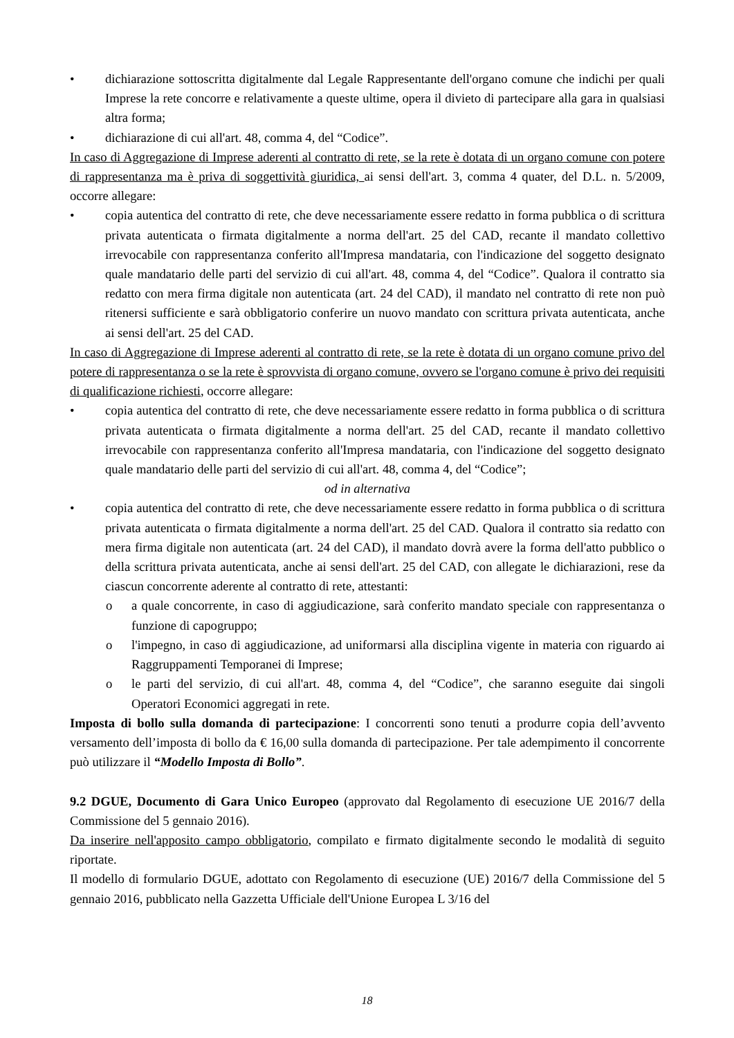• dichiarazione sottoscritta digitalmente dal Legale Rappresentante dell'organo comune che indichi per quali Imprese la rete concorre e relativamente a queste ultime, opera il divieto di partecipare alla gara in qualsiasi altra forma;
• dichiarazione di cui all'art. 48, comma 4, del “Codice”.
In caso di Aggregazione di Imprese aderenti al contratto di rete, se la rete è dotata di un organo comune con potere di rappresentanza ma è priva di soggettività giuridica, ai sensi dell'art. 3, comma 4 quater, del D.L. n. 5/2009, occorre allegare:
• copia autentica del contratto di rete, che deve necessariamente essere redatto in forma pubblica o di scrittura privata autenticata o firmata digitalmente a norma dell'art. 25 del CAD, recante il mandato collettivo irrevocabile con rappresentanza conferito all'Impresa mandataria, con l'indicazione del soggetto designato quale mandatario delle parti del servizio di cui all'art. 48, comma 4, del “Codice”. Qualora il contratto sia redatto con mera firma digitale non autenticata (art. 24 del CAD), il mandato nel contratto di rete non può ritenersi sufficiente e sarà obbligatorio conferire un nuovo mandato con scrittura privata autenticata, anche ai sensi dell'art. 25 del CAD.
In caso di Aggregazione di Imprese aderenti al contratto di rete, se la rete è dotata di un organo comune privo del potere di rappresentanza o se la rete è sprovvista di organo comune, ovvero se l'organo comune è privo dei requisiti di qualificazione richiesti, occorre allegare:
• copia autentica del contratto di rete, che deve necessariamente essere redatto in forma pubblica o di scrittura privata autenticata o firmata digitalmente a norma dell'art. 25 del CAD, recante il mandato collettivo irrevocabile con rappresentanza conferito all'Impresa mandataria, con l'indicazione del soggetto designato quale mandatario delle parti del servizio di cui all'art. 48, comma 4, del “Codice”;
od in alternativa
• copia autentica del contratto di rete, che deve necessariamente essere redatto in forma pubblica o di scrittura privata autenticata o firmata digitalmente a norma dell'art. 25 del CAD. Qualora il contratto sia redatto con mera firma digitale non autenticata (art. 24 del CAD), il mandato dovrà avere la forma dell'atto pubblico o della scrittura privata autenticata, anche ai sensi dell'art. 25 del CAD, con allegate le dichiarazioni, rese da ciascun concorrente aderente al contratto di rete, attestanti:
o a quale concorrente, in caso di aggiudicazione, sarà conferito mandato speciale con rappresentanza o funzione di capogruppo;
o l'impegno, in caso di aggiudicazione, ad uniformarsi alla disciplina vigente in materia con riguardo ai Raggruppamenti Temporanei di Imprese;
o le parti del servizio, di cui all'art. 48, comma 4, del “Codice”, che saranno eseguite dai singoli Operatori Economici aggregati in rete.
Imposta di bollo sulla domanda di partecipazione: I concorrenti sono tenuti a produrre copia dell’avvento versamento dell’imposta di bollo da € 16,00 sulla domanda di partecipazione. Per tale adempimento il concorrente può utilizzare il “Modello Imposta di Bollo”.
9.2 DGUE, Documento di Gara Unico Europeo (approvato dal Regolamento di esecuzione UE 2016/7 della Commissione del 5 gennaio 2016).
Da inserire nell'apposito campo obbligatorio, compilato e firmato digitalmente secondo le modalità di seguito riportate.
Il modello di formulario DGUE, adottato con Regolamento di esecuzione (UE) 2016/7 della Commissione del 5 gennaio 2016, pubblicato nella Gazzetta Ufficiale dell'Unione Europea L 3/16 del
18